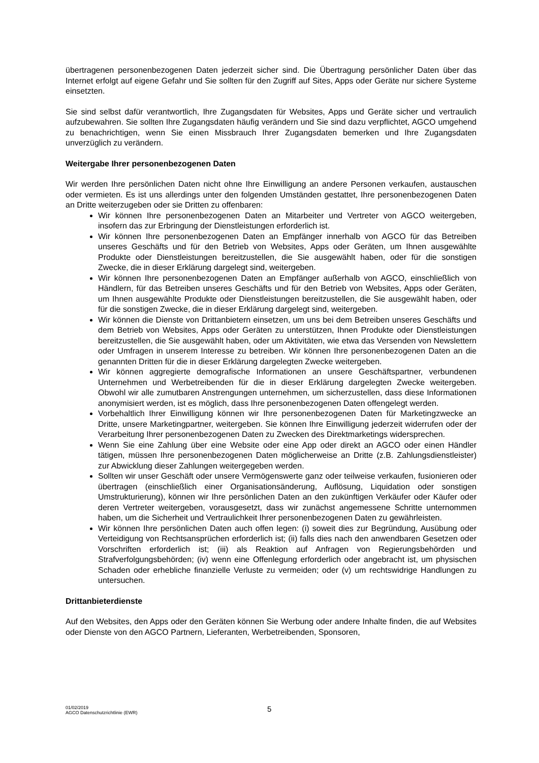übertragenen personenbezogenen Daten jederzeit sicher sind. Die Übertragung persönlicher Daten über das Internet erfolgt auf eigene Gefahr und Sie sollten für den Zugriff auf Sites, Apps oder Geräte nur sichere Systeme einsetzten.
Sie sind selbst dafür verantwortlich, Ihre Zugangsdaten für Websites, Apps und Geräte sicher und vertraulich aufzubewahren. Sie sollten Ihre Zugangsdaten häufig verändern und Sie sind dazu verpflichtet, AGCO umgehend zu benachrichtigen, wenn Sie einen Missbrauch Ihrer Zugangsdaten bemerken und Ihre Zugangsdaten unverzüglich zu verändern.
Weitergabe Ihrer personenbezogenen Daten
Wir werden Ihre persönlichen Daten nicht ohne Ihre Einwilligung an andere Personen verkaufen, austauschen oder vermieten. Es ist uns allerdings unter den folgenden Umständen gestattet, Ihre personenbezogenen Daten an Dritte weiterzugeben oder sie Dritten zu offenbaren:
Wir können Ihre personenbezogenen Daten an Mitarbeiter und Vertreter von AGCO weitergeben, insofern das zur Erbringung der Dienstleistungen erforderlich ist.
Wir können Ihre personenbezogenen Daten an Empfänger innerhalb von AGCO für das Betreiben unseres Geschäfts und für den Betrieb von Websites, Apps oder Geräten, um Ihnen ausgewählte Produkte oder Dienstleistungen bereitzustellen, die Sie ausgewählt haben, oder für die sonstigen Zwecke, die in dieser Erklärung dargelegt sind, weitergeben.
Wir können Ihre personenbezogenen Daten an Empfänger außerhalb von AGCO, einschließlich von Händlern, für das Betreiben unseres Geschäfts und für den Betrieb von Websites, Apps oder Geräten, um Ihnen ausgewählte Produkte oder Dienstleistungen bereitzustellen, die Sie ausgewählt haben, oder für die sonstigen Zwecke, die in dieser Erklärung dargelegt sind, weitergeben.
Wir können die Dienste von Drittanbietern einsetzen, um uns bei dem Betreiben unseres Geschäfts und dem Betrieb von Websites, Apps oder Geräten zu unterstützen, Ihnen Produkte oder Dienstleistungen bereitzustellen, die Sie ausgewählt haben, oder um Aktivitäten, wie etwa das Versenden von Newslettern oder Umfragen in unserem Interesse zu betreiben. Wir können Ihre personenbezogenen Daten an die genannten Dritten für die in dieser Erklärung dargelegten Zwecke weitergeben.
Wir können aggregierte demografische Informationen an unsere Geschäftspartner, verbundenen Unternehmen und Werbetreibenden für die in dieser Erklärung dargelegten Zwecke weitergeben. Obwohl wir alle zumutbaren Anstrengungen unternehmen, um sicherzustellen, dass diese Informationen anonymisiert werden, ist es möglich, dass Ihre personenbezogenen Daten offengelegt werden.
Vorbehaltlich Ihrer Einwilligung können wir Ihre personenbezogenen Daten für Marketingzwecke an Dritte, unsere Marketingpartner, weitergeben. Sie können Ihre Einwilligung jederzeit widerrufen oder der Verarbeitung Ihrer personenbezogenen Daten zu Zwecken des Direktmarketings widersprechen.
Wenn Sie eine Zahlung über eine Website oder eine App oder direkt an AGCO oder einen Händler tätigen, müssen Ihre personenbezogenen Daten möglicherweise an Dritte (z.B. Zahlungsdienstleister) zur Abwicklung dieser Zahlungen weitergegeben werden.
Sollten wir unser Geschäft oder unsere Vermögenswerte ganz oder teilweise verkaufen, fusionieren oder übertragen (einschließlich einer Organisationsänderung, Auflösung, Liquidation oder sonstigen Umstrukturierung), können wir Ihre persönlichen Daten an den zukünftigen Verkäufer oder Käufer oder deren Vertreter weitergeben, vorausgesetzt, dass wir zunächst angemessene Schritte unternommen haben, um die Sicherheit und Vertraulichkeit Ihrer personenbezogenen Daten zu gewährleisten.
Wir können Ihre persönlichen Daten auch offen legen: (i) soweit dies zur Begründung, Ausübung oder Verteidigung von Rechtsansprüchen erforderlich ist; (ii) falls dies nach den anwendbaren Gesetzen oder Vorschriften erforderlich ist; (iii) als Reaktion auf Anfragen von Regierungsbehörden und Strafverfolgungsbehörden; (iv) wenn eine Offenlegung erforderlich oder angebracht ist, um physischen Schaden oder erhebliche finanzielle Verluste zu vermeiden; oder (v) um rechtswidrige Handlungen zu untersuchen.
Drittanbieterdienste
Auf den Websites, den Apps oder den Geräten können Sie Werbung oder andere Inhalte finden, die auf Websites oder Dienste von den AGCO Partnern, Lieferanten, Werbetreibenden, Sponsoren,
01/02/2019
AGCO Datenschutzrichtlinie (EWR)
5